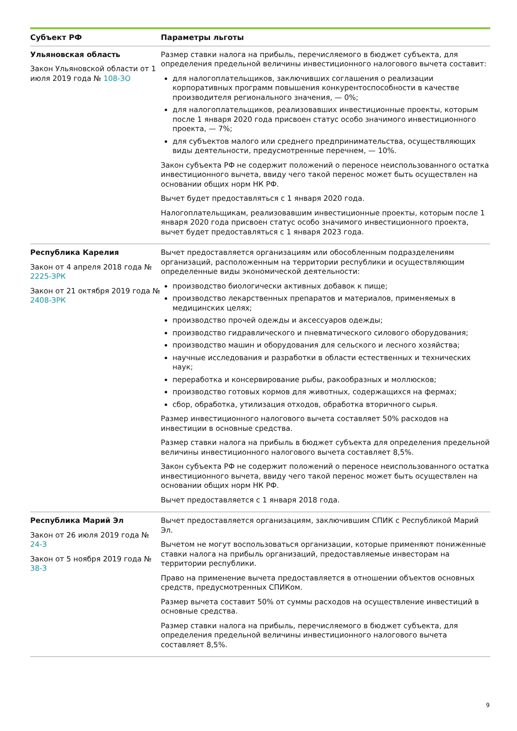| Субъект РФ | Параметры льготы |
| --- | --- |
| Ульяновская область Закон Ульяновской области от 1 июля 2019 года № 108-ЗО | Размер ставки налога на прибыль, перечисляемого в бюджет субъекта, для определения предельной величины инвестиционного налогового вычета составит: для налогоплательщиков, заключивших соглашения о реализации корпоративных программ повышения конкурентоспособности в качестве производителя регионального значения, — 0%; для налогоплательщиков, реализовавших инвестиционные проекты, которым после 1 января 2020 года присвоен статус особо значимого инвестиционного проекта, — 7%; для субъектов малого или среднего предпринимательства, осуществляющих виды деятельности, предусмотренные перечнем, — 10%. Закон субъекта РФ не содержит положений о переносе неиспользованного остатка инвестиционного вычета, ввиду чего такой перенос может быть осуществлен на основании общих норм НК РФ. Вычет будет предоставляться с 1 января 2020 года. Налогоплательщикам, реализовавшим инвестиционные проекты, которым после 1 января 2020 года присвоен статус особо значимого инвестиционного проекта, вычет будет предоставляться с 1 января 2023 года. |
| Республика Карелия Закон от 4 апреля 2018 года № 2225-ЗРК Закон от 21 октября 2019 года № 2408-ЗРК | Вычет предоставляется организациям или обособленным подразделениям организаций, расположенным на территории республики и осуществляющим определенные виды экономической деятельности: производство биологически активных добавок к пище; производство лекарственных препаратов и материалов, применяемых в медицинских целях; производство прочей одежды и аксессуаров одежды; производство гидравлического и пневматического силового оборудования; производство машин и оборудования для сельского и лесного хозяйства; научные исследования и разработки в области естественных и технических наук; переработка и консервирование рыбы, ракообразных и моллюсков; производство готовых кормов для животных, содержащихся на фермах; сбор, обработка, утилизация отходов, обработка вторичного сырья. Размер инвестиционного налогового вычета составляет 50% расходов на инвестиции в основные средства. Размер ставки налога на прибыль в бюджет субъекта для определения предельной величины инвестиционного налогового вычета составляет 8,5%. Закон субъекта РФ не содержит положений о переносе неиспользованного остатка инвестиционного вычета, ввиду чего такой перенос может быть осуществлен на основании общих норм НК РФ. Вычет предоставляется с 1 января 2018 года. |
| Республика Марий Эл Закон от 26 июля 2019 года № 24-З Закон от 5 ноября 2019 года № 38-З | Вычет предоставляется организациям, заключившим СПИК с Республикой Марий Эл. Вычетом не могут воспользоваться организации, которые применяют пониженные ставки налога на прибыль организаций, предоставляемые инвесторам на территории республики. Право на применение вычета предоставляется в отношении объектов основных средств, предусмотренных СПИКом. Размер вычета составит 50% от суммы расходов на осуществление инвестиций в основные средства. Размер ставки налога на прибыль, перечисляемого в бюджет субъекта, для определения предельной величины инвестиционного налогового вычета составляет 8,5%. |
9